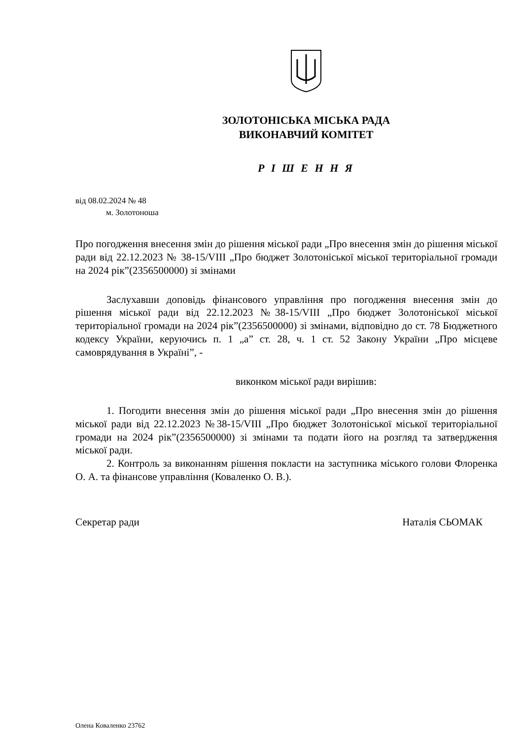ЗОЛОТОНІСЬКА МІСЬКА РАДА
ВИКОНАВЧИЙ КОМІТЕТ
Р І Ш Е Н Н Я
від 08.02.2024 № 48
м. Золотоноша
Про погодження внесення змін до рішення міської ради „Про внесення змін до рішення міської ради від 22.12.2023 № 38-15/VIII „Про бюджет Золотоніської міської територіальної громади на 2024 рік”(2356500000) зі змінами
Заслухавши доповідь фінансового управління про погодження внесення змін до рішення міської ради від 22.12.2023 №38-15/VIII „Про бюджет Золотоніської міської територіальної громади на 2024 рік”(2356500000) зі змінами, відповідно до ст. 78 Бюджетного кодексу України, керуючись п. 1 „а” ст. 28, ч. 1 ст. 52 Закону України „Про місцеве самоврядування в Україні”, -
виконком міської ради вирішив:
1. Погодити внесення змін до рішення міської ради „Про внесення змін до рішення міської ради від 22.12.2023 №38-15/VIII „Про бюджет Золотоніської міської територіальної громади на 2024 рік”(2356500000) зі змінами та подати його на розгляд та затвердження міської ради.
2. Контроль за виконанням рішення покласти на заступника міського голови Флоренка О. А. та фінансове управління (Коваленко О. В.).
Секретар ради Наталія СЬОМАК
Олена Коваленко 23762